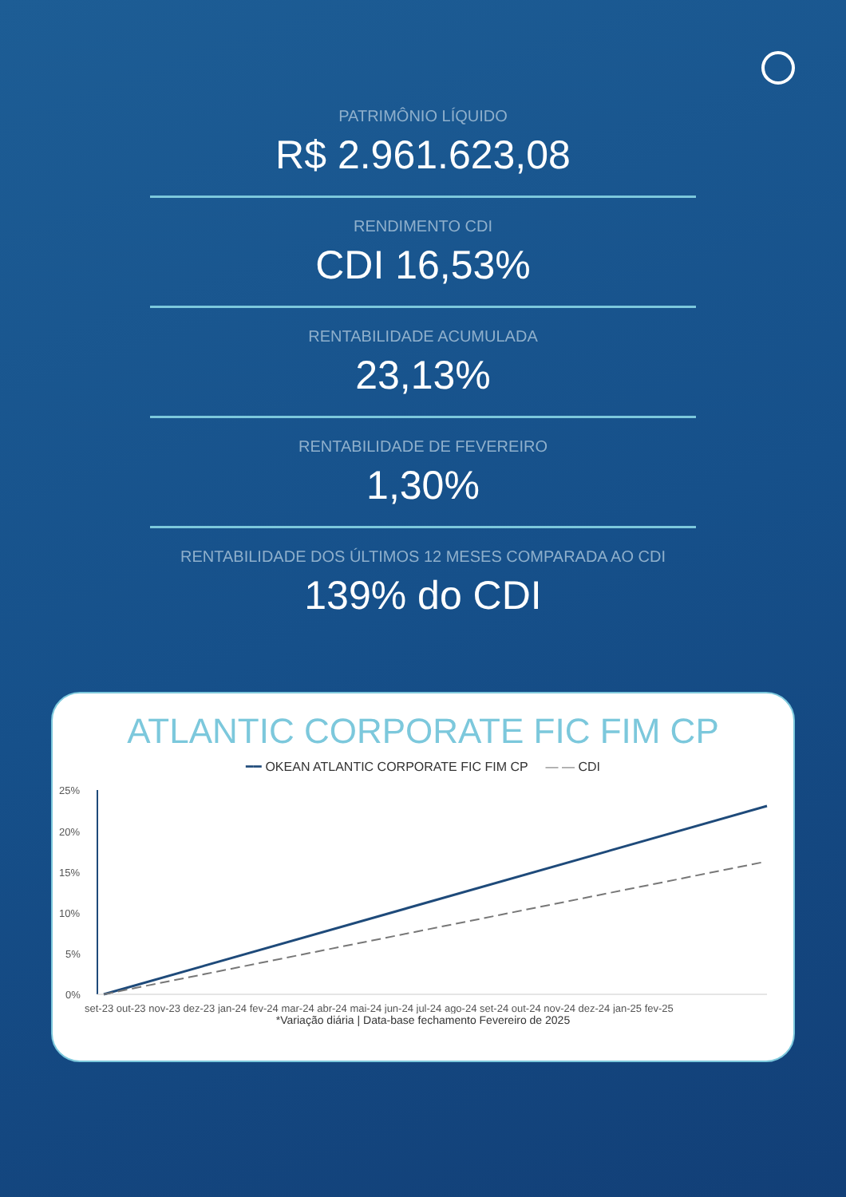PATRIMÔNIO LÍQUIDO
R$ 2.961.623,08
RENDIMENTO CDI
CDI 16,53%
RENTABILIDADE ACUMULADA
23,13%
RENTABILIDADE DE FEVEREIRO
1,30%
RENTABILIDADE DOS ÚLTIMOS 12 MESES COMPARADA AO CDI
139% do CDI
ATLANTIC CORPORATE FIC FIM CP
━━ OKEAN ATLANTIC CORPORATE FIC FIM CP — — CDI
25%
20%
15%
10%
5%
0%
set-23 out-23 nov-23 dez-23 jan-24 fev-24 mar-24 abr-24 mai-24 jun-24 jul-24 ago-24 set-24 out-24 nov-24 dez-24 jan-25 fev-25
*Variação diária | Data-base fechamento Fevereiro de 2025